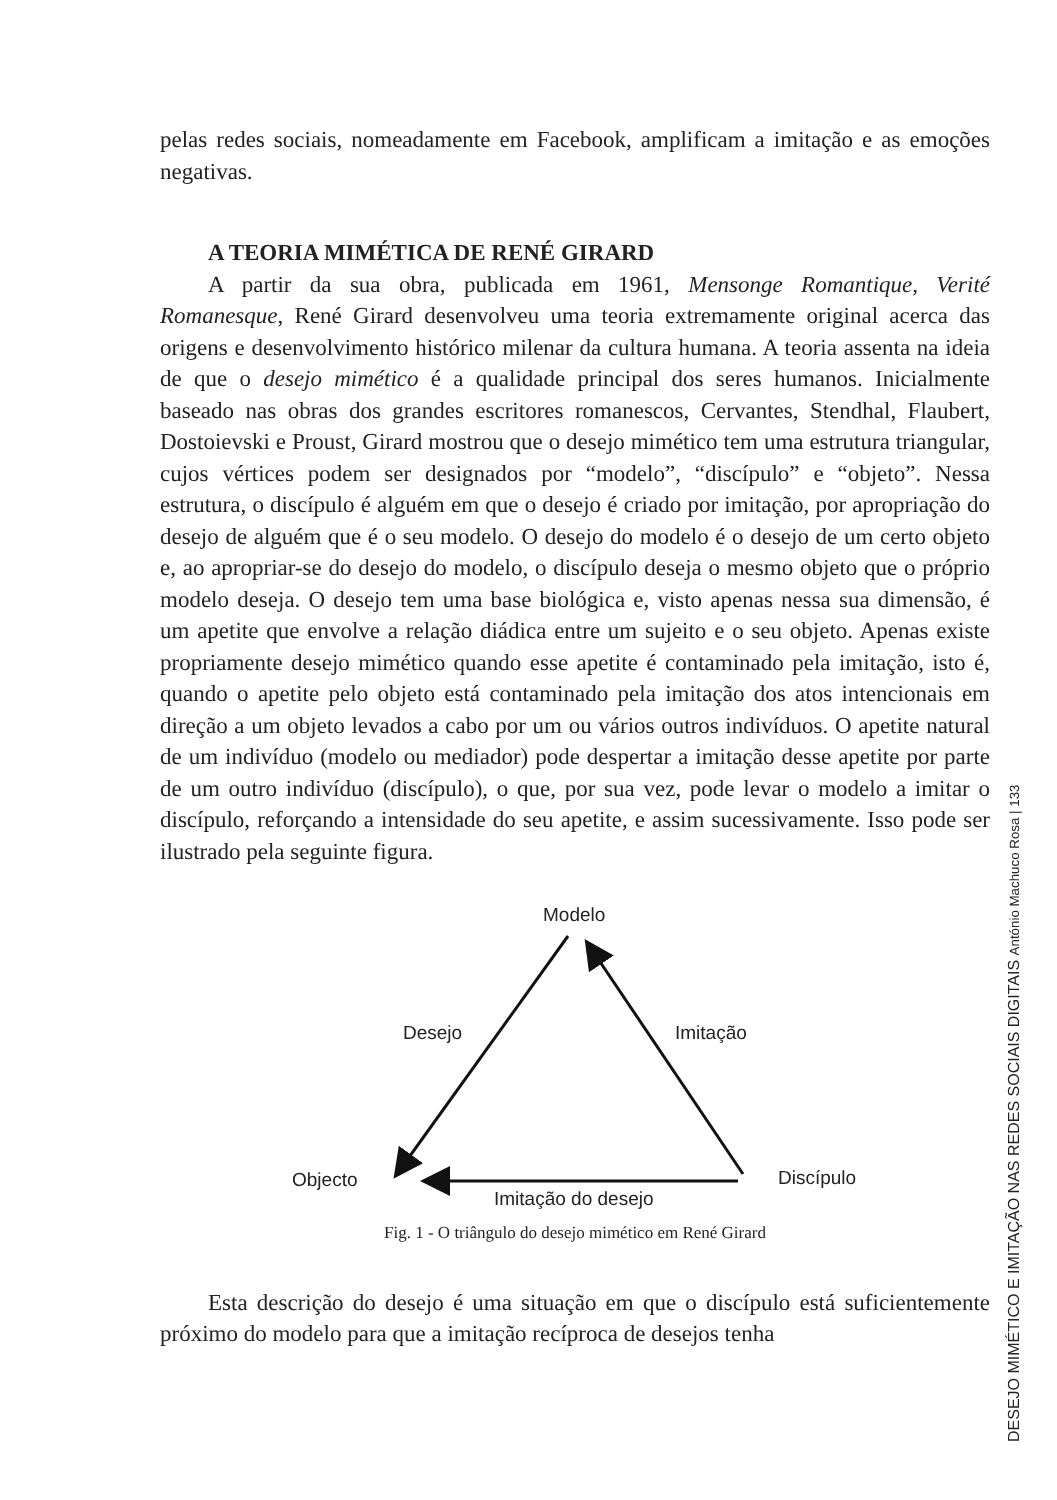pelas redes sociais, nomeadamente em Facebook, amplificam a imitação e as emoções negativas.
A TEORIA MIMÉTICA DE RENÉ GIRARD
A partir da sua obra, publicada em 1961, Mensonge Romantique, Verité Romanesque, René Girard desenvolveu uma teoria extremamente original acerca das origens e desenvolvimento histórico milenar da cultura humana. A teoria assenta na ideia de que o desejo mimético é a qualidade principal dos seres humanos. Inicialmente baseado nas obras dos grandes escritores romanescos, Cervantes, Stendhal, Flaubert, Dostoievski e Proust, Girard mostrou que o desejo mimético tem uma estrutura triangular, cujos vértices podem ser designados por “modelo”, “discípulo” e “objeto”. Nessa estrutura, o discípulo é alguém em que o desejo é criado por imitação, por apropriação do desejo de alguém que é o seu modelo. O desejo do modelo é o desejo de um certo objeto e, ao apropriar-se do desejo do modelo, o discípulo deseja o mesmo objeto que o próprio modelo deseja. O desejo tem uma base biológica e, visto apenas nessa sua dimensão, é um apetite que envolve a relação diádica entre um sujeito e o seu objeto. Apenas existe propriamente desejo mimético quando esse apetite é contaminado pela imitação, isto é, quando o apetite pelo objeto está contaminado pela imitação dos atos intencionais em direção a um objeto levados a cabo por um ou vários outros indivíduos. O apetite natural de um indivíduo (modelo ou mediador) pode despertar a imitação desse apetite por parte de um outro indivíduo (discípulo), o que, por sua vez, pode levar o modelo a imitar o discípulo, reforçando a intensidade do seu apetite, e assim sucessivamente. Isso pode ser ilustrado pela seguinte figura.
Modelo
Desejo
Imitação
Objecto
Discípulo
Imitação do desejo
Fig. 1 - O triângulo do desejo mimético em René Girard
Esta descrição do desejo é uma situação em que o discípulo está suficientemente próximo do modelo para que a imitação recíproca de desejos tenha
DESEJO MIMÉTICO E IMITAÇÃO NAS REDES SOCIAIS DIGITAIS António Machuco Rosa | 133